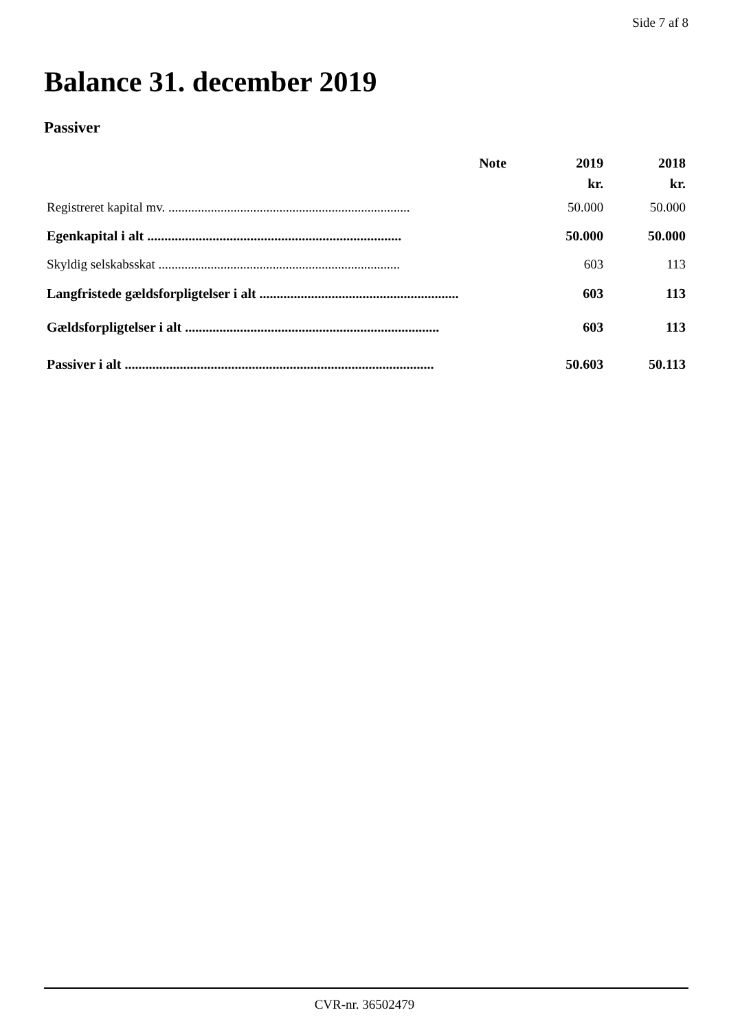Side 7 af 8
Balance 31. december 2019
Passiver
| | Note | 2019 | 2018 |
| --- | --- | --- | --- |
| | | kr. | kr. |
| Registreret kapital mv. .......................................................................... | | 50.000 | 50.000 |
| Egenkapital i alt .......................................................................... | | 50.000 | 50.000 |
| Skyldig selskabsskat .......................................................................... | | 603 | 113 |
| Langfristede gældsforpligtelser i alt .......................................................... | | 603 | 113 |
| Gældsforpligtelser i alt .......................................................................... | | 603 | 113 |
| Passiver i alt .......................................................................................... | | 50.603 | 50.113 |
CVR-nr. 36502479